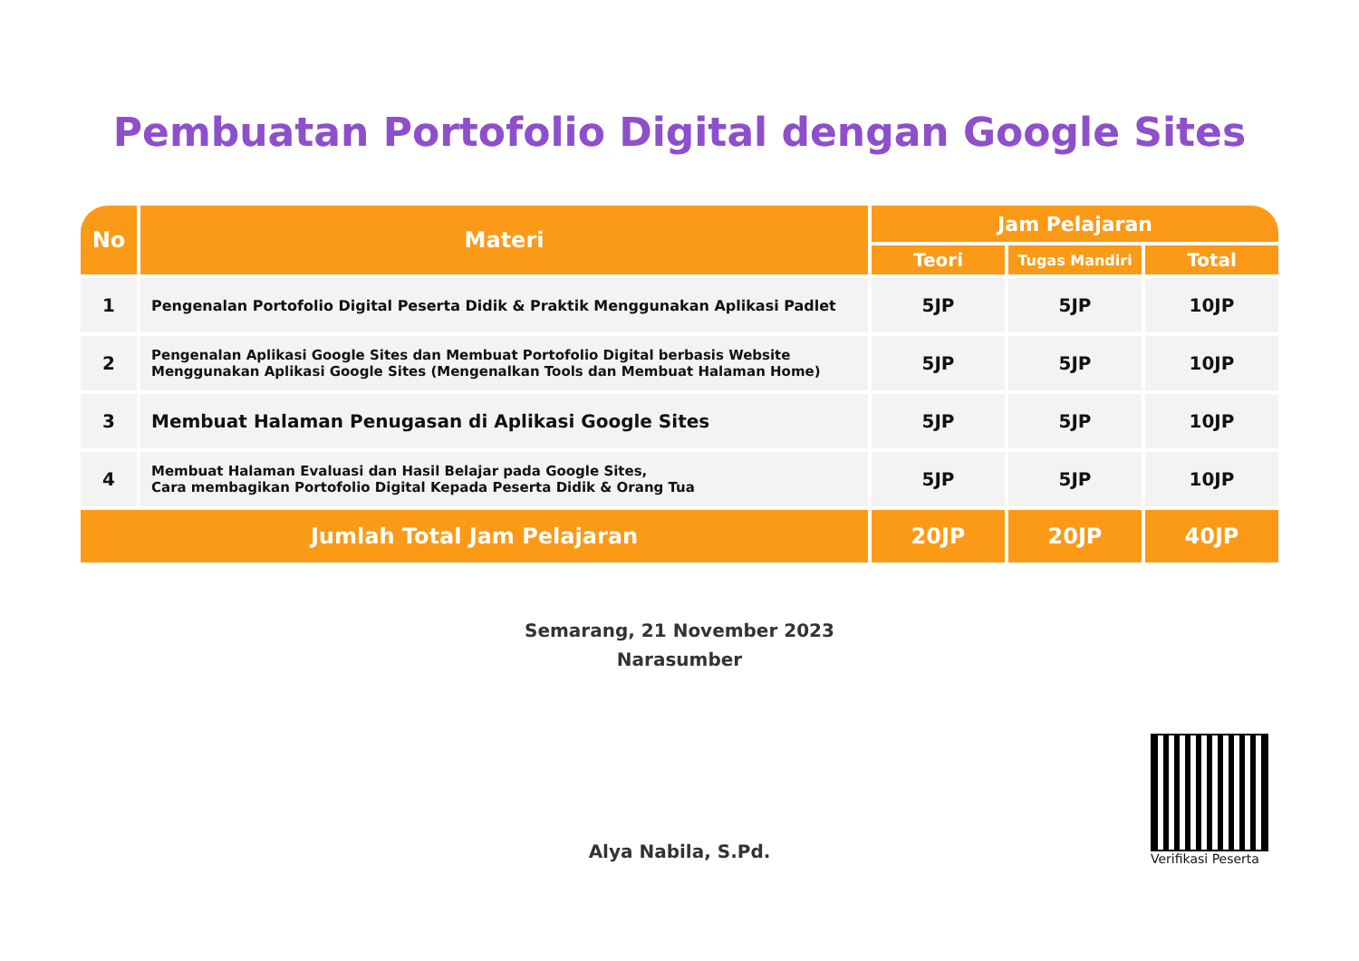Pembuatan Portofolio Digital dengan Google Sites
| No | Materi | Jam Pelajaran | | |
| --- | --- | --- | --- | --- |
| | | Teori | Tugas Mandiri | Total |
| 1 | Pengenalan Portofolio Digital Peserta Didik & Praktik Menggunakan Aplikasi Padlet | 5JP | 5JP | 10JP |
| 2 | Pengenalan Aplikasi Google Sites dan Membuat Portofolio Digital berbasis Website Menggunakan Aplikasi Google Sites (Mengenalkan Tools dan Membuat Halaman Home) | 5JP | 5JP | 10JP |
| 3 | Membuat Halaman Penugasan di Aplikasi Google Sites | 5JP | 5JP | 10JP |
| 4 | Membuat Halaman Evaluasi dan Hasil Belajar pada Google Sites, Cara membagikan Portofolio Digital Kepada Peserta Didik & Orang Tua | 5JP | 5JP | 10JP |
| Jumlah Total Jam Pelajaran | | 20JP | 20JP | 40JP |
Semarang, 21 November 2023
Narasumber
Alya Nabila, S.Pd.
Verifikasi Peserta